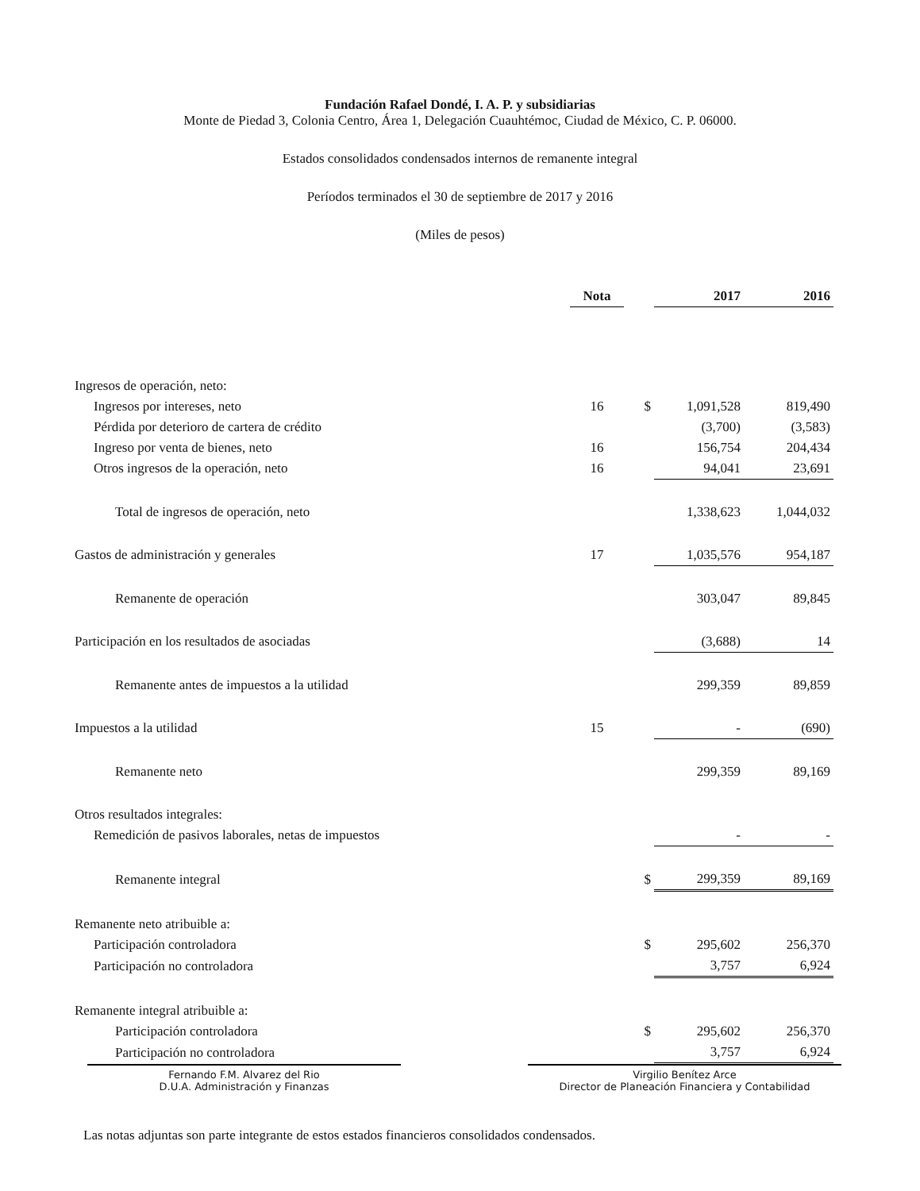Fundación Rafael Dondé, I. A. P. y subsidiarias
Monte de Piedad 3, Colonia Centro, Área 1, Delegación Cuauhtémoc, Ciudad de México, C. P. 06000.
Estados consolidados condensados internos de remanente integral
Períodos terminados el 30 de septiembre de 2017 y 2016
(Miles de pesos)
| | Nota | | 2017 | 2016 |
| --- | --- | --- | --- | --- |
| Ingresos de operación, neto: | | | | |
| Ingresos por intereses, neto | 16 | $ | 1,091,528 | 819,490 |
| Pérdida por deterioro de cartera de crédito | | | (3,700) | (3,583) |
| Ingreso por venta de bienes, neto | 16 | | 156,754 | 204,434 |
| Otros ingresos de la operación, neto | 16 | | 94,041 | 23,691 |
| Total de ingresos de operación, neto | | | 1,338,623 | 1,044,032 |
| Gastos de administración y generales | 17 | | 1,035,576 | 954,187 |
| Remanente de operación | | | 303,047 | 89,845 |
| Participación en los resultados de asociadas | | | (3,688) | 14 |
| Remanente antes de impuestos a la utilidad | | | 299,359 | 89,859 |
| Impuestos a la utilidad | 15 | | - | (690) |
| Remanente neto | | | 299,359 | 89,169 |
| Otros resultados integrales: | | | | |
| Remedición de pasivos laborales, netas de impuestos | | | - | - |
| Remanente integral | | $ | 299,359 | 89,169 |
| Remanente neto atribuible a: | | | | |
| Participación controladora | | $ | 295,602 | 256,370 |
| Participación no controladora | | | 3,757 | 6,924 |
| Remanente integral atribuible a: | | | | |
| Participación controladora | | $ | 295,602 | 256,370 |
| Participación no controladora | | | 3,757 | 6,924 |
Fernando F.M. Alvarez del Rio
D.U.A. Administración y Finanzas
Virgilio Benítez Arce
Director de Planeación Financiera y Contabilidad
Las notas adjuntas son parte integrante de estos estados financieros consolidados condensados.